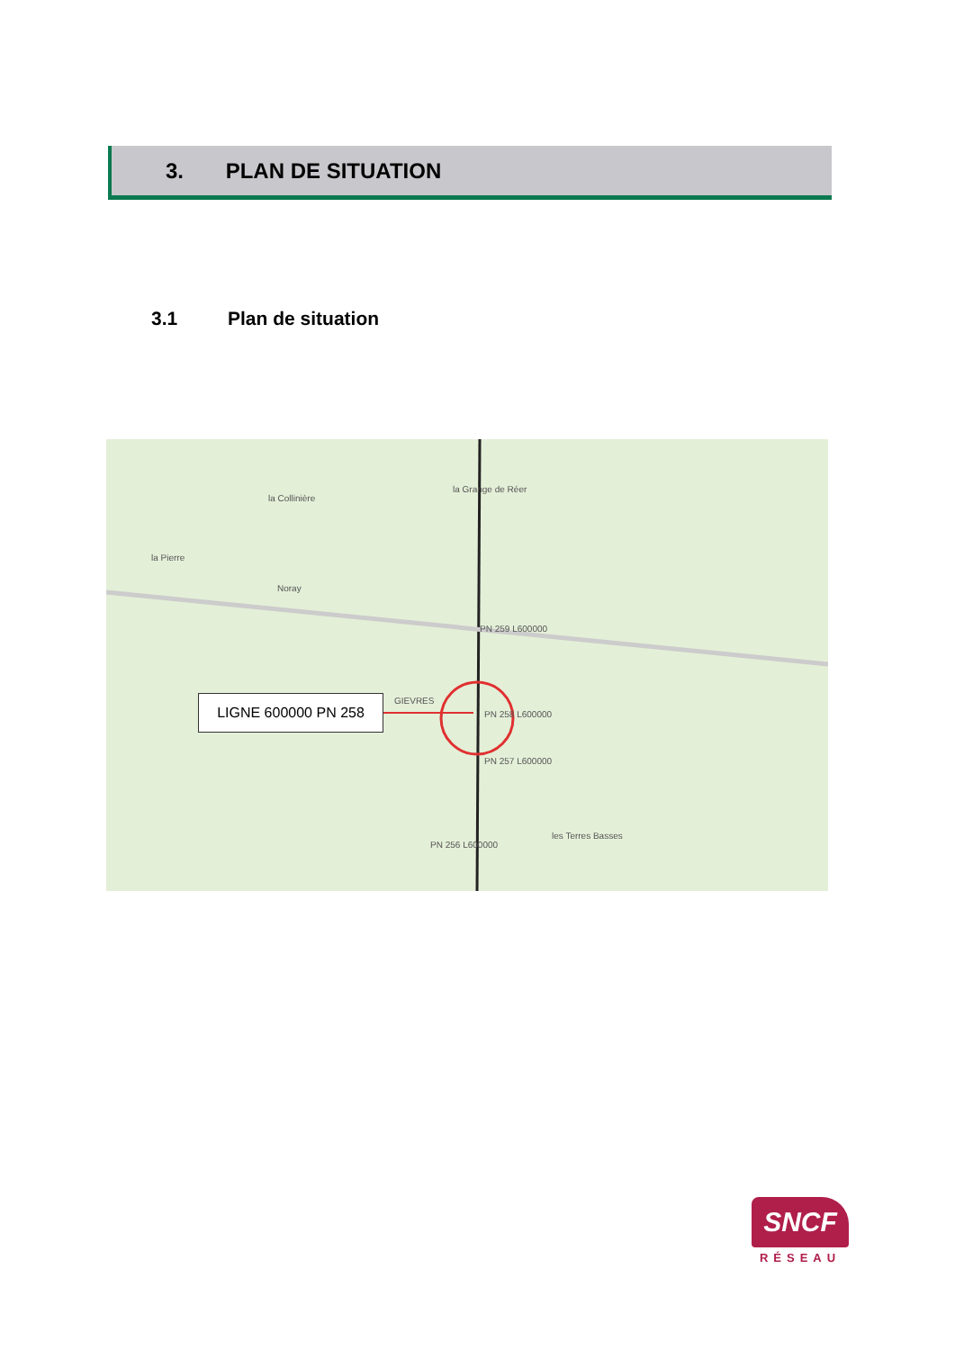3. PLAN DE SITUATION
3.1 Plan de situation
la Collinière
la Grange de Réer
la Pierre
Noray
GIEVRES
PN 259 L600000
PN 258 L600000
PN 257 L600000
PN 256 L600000
les Terres Basses
LIGNE 600000 PN 258
SNCF
RÉSEAU